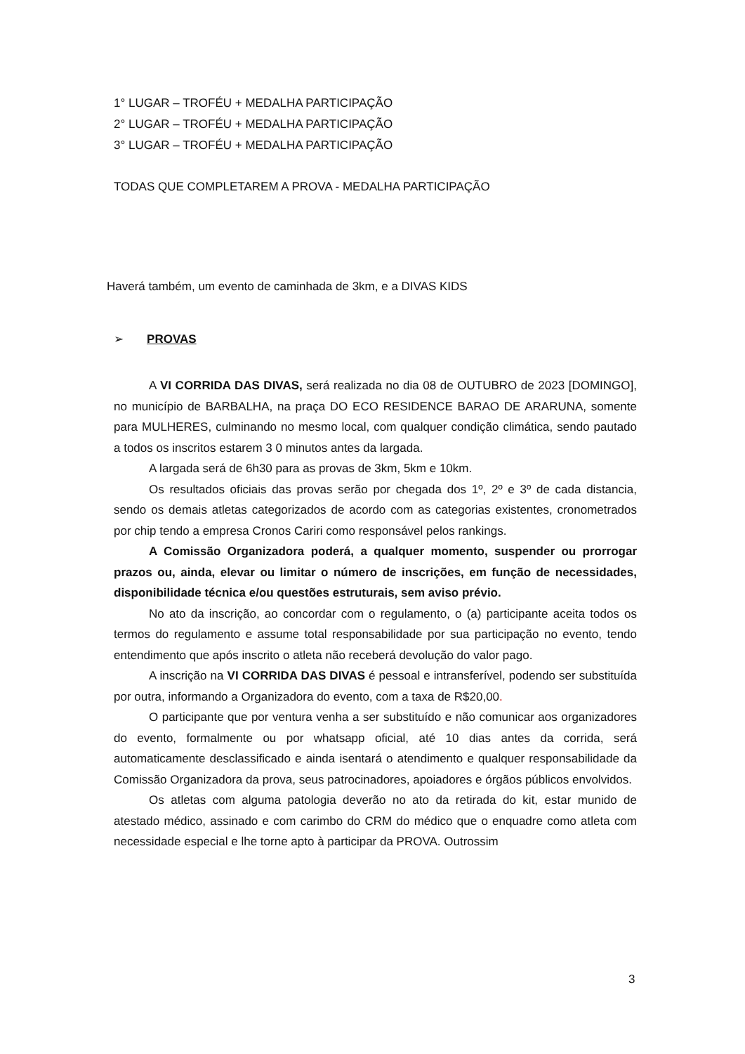1° LUGAR – TROFÉU + MEDALHA PARTICIPAÇÃO
2° LUGAR – TROFÉU + MEDALHA PARTICIPAÇÃO
3° LUGAR – TROFÉU + MEDALHA PARTICIPAÇÃO
TODAS QUE COMPLETAREM A PROVA - MEDALHA PARTICIPAÇÃO
Haverá também, um evento de caminhada de 3km, e a DIVAS KIDS
➢ PROVAS
A VI CORRIDA DAS DIVAS, será realizada no dia 08 de OUTUBRO de 2023 [DOMINGO], no município de BARBALHA, na praça DO ECO RESIDENCE BARAO DE ARARUNA, somente para MULHERES, culminando no mesmo local, com qualquer condição climática, sendo pautado a todos os inscritos estarem 3 0 minutos antes da largada.
A largada será de 6h30 para as provas de 3km, 5km e 10km.
Os resultados oficiais das provas serão por chegada dos 1º, 2º e 3º de cada distancia, sendo os demais atletas categorizados de acordo com as categorias existentes, cronometrados por chip tendo a empresa Cronos Cariri como responsável pelos rankings.
A Comissão Organizadora poderá, a qualquer momento, suspender ou prorrogar prazos ou, ainda, elevar ou limitar o número de inscrições, em função de necessidades, disponibilidade técnica e/ou questões estruturais, sem aviso prévio.
No ato da inscrição, ao concordar com o regulamento, o (a) participante aceita todos os termos do regulamento e assume total responsabilidade por sua participação no evento, tendo entendimento que após inscrito o atleta não receberá devolução do valor pago.
A inscrição na VI CORRIDA DAS DIVAS é pessoal e intransferível, podendo ser substituída por outra, informando a Organizadora do evento, com a taxa de R$20,00.
O participante que por ventura venha a ser substituído e não comunicar aos organizadores do evento, formalmente ou por whatsapp oficial, até 10 dias antes da corrida, será automaticamente desclassificado e ainda isentará o atendimento e qualquer responsabilidade da Comissão Organizadora da prova, seus patrocinadores, apoiadores e órgãos públicos envolvidos.
Os atletas com alguma patologia deverão no ato da retirada do kit, estar munido de atestado médico, assinado e com carimbo do CRM do médico que o enquadre como atleta com necessidade especial e lhe torne apto à participar da PROVA. Outrossim
3